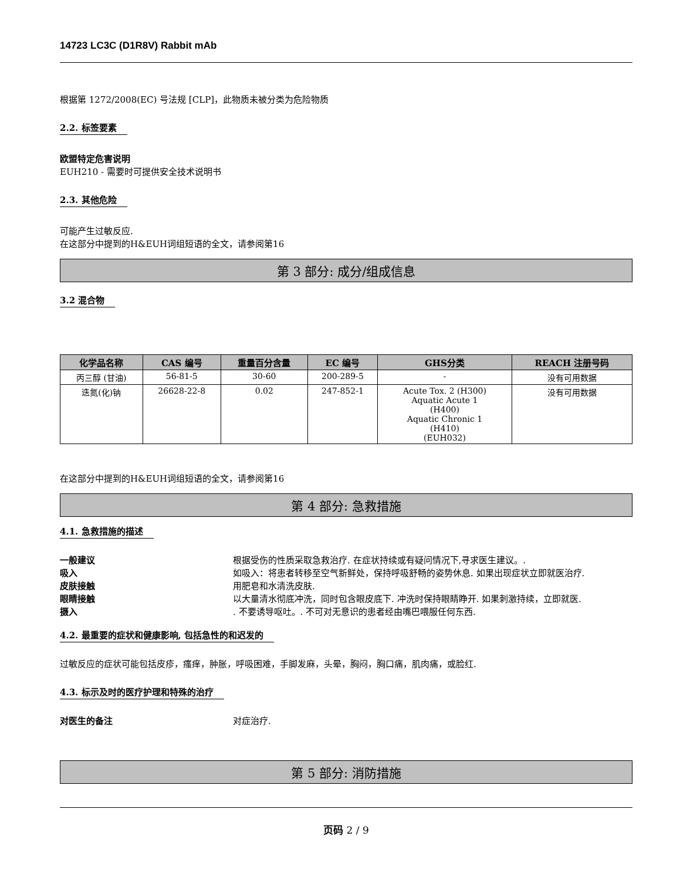14723 LC3C (D1R8V) Rabbit mAb
根据第 1272/2008(EC) 号法规 [CLP]，此物质未被分类为危险物质
2.2. 标签要素
欧盟特定危害说明
EUH210 - 需要时可提供安全技术说明书
2.3. 其他危险
可能产生过敏反应.
在这部分中提到的H&EUH词组短语的全文，请参阅第16
第 3 部分: 成分/组成信息
3.2 混合物
| 化学品名称 | CAS 编号 | 重量百分含量 | EC 编号 | GHS分类 | REACH 注册号码 |
| --- | --- | --- | --- | --- | --- |
| 丙三醇 (甘油) | 56-81-5 | 30-60 | 200-289-5 | - | 没有可用数据 |
| 迭氮(化)钠 | 26628-22-8 | 0.02 | 247-852-1 | Acute Tox. 2 (H300) Aquatic Acute 1 (H400) Aquatic Chronic 1 (H410) (EUH032) | 没有可用数据 |
在这部分中提到的H&EUH词组短语的全文，请参阅第16
第 4 部分: 急救措施
4.1. 急救措施的描述
一般建议 根据受伤的性质采取急救治疗. 在症状持续或有疑问情况下,寻求医生建议。.
吸入 如吸入：将患者转移至空气新鲜处，保持呼吸舒畅的姿势休息. 如果出现症状立即就医治疗.
皮肤接触 用肥皂和水清洗皮肤.
眼睛接触 以大量清水彻底冲洗，同时包含眼皮底下. 冲洗时保持眼睛睁开. 如果刺激持续，立即就医.
摄入. 不要诱导呕吐。. 不可对无意识的患者经由嘴巴喂服任何东西.
4.2. 最重要的症状和健康影响, 包括急性的和迟发的
过敏反应的症状可能包括皮疹，瘙痒，肿胀，呼吸困难，手脚发麻，头晕，胸闷，胸口痛，肌肉痛，或脸红.
4.3. 标示及时的医疗护理和特殊的治疗
对医生的备注 对症治疗.
第 5 部分: 消防措施
页码 2 / 9